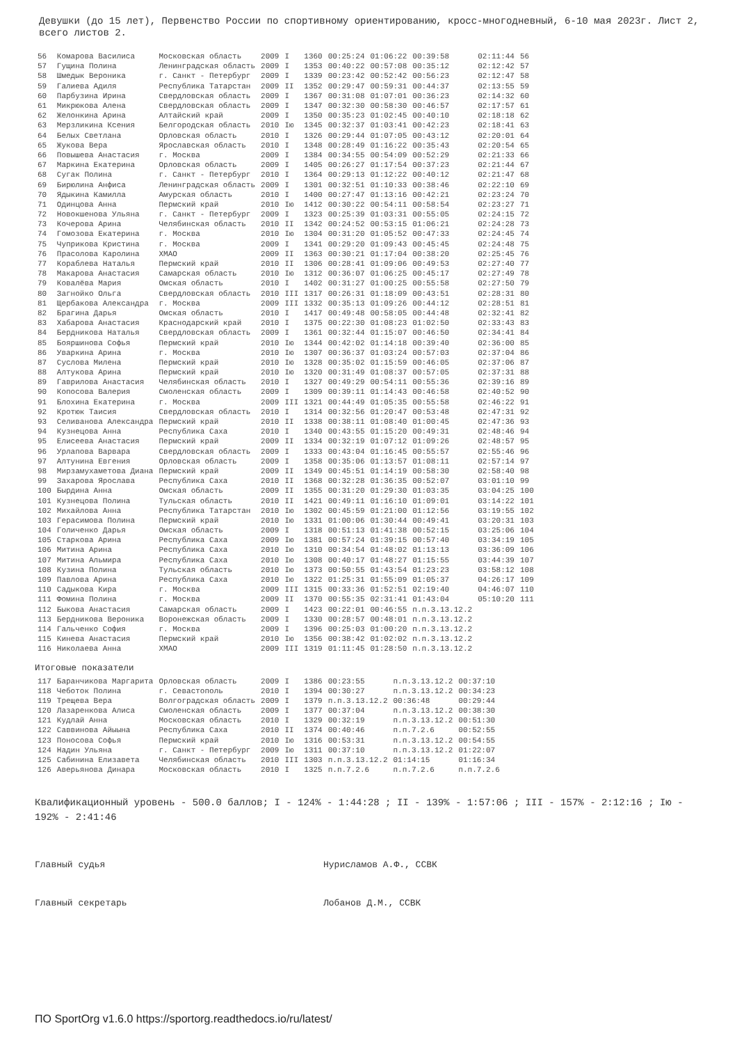Девушки (до 15 лет), Первенство России по спортивному ориентированию, кросс-многодневный, 6-10 мая 2023г. Лист 2, всего листов 2.
| 56 | Комарова Василиса | Московская область | 2009 | I | 1360 | 00:25:24 | 01:06:22 | 00:39:58 | 02:11:44 | 56 |
| 57 | Гущина Полина | Ленинградская область | 2009 | I | 1353 | 00:40:22 | 00:57:08 | 00:35:12 | 02:12:42 | 57 |
| 58 | Шмедык Вероника | г. Санкт - Петербург | 2009 | I | 1339 | 00:23:42 | 00:52:42 | 00:56:23 | 02:12:47 | 58 |
| 59 | Галиева Адиля | Республика Татарстан | 2009 | II | 1352 | 00:29:47 | 00:59:31 | 00:44:37 | 02:13:55 | 59 |
| 60 | Парбузина Ирина | Свердловская область | 2009 | I | 1367 | 00:31:08 | 01:07:01 | 00:36:23 | 02:14:32 | 60 |
| 61 | Микрюкова Алена | Свердловская область | 2009 | I | 1347 | 00:32:30 | 00:58:30 | 00:46:57 | 02:17:57 | 61 |
| 62 | Желонкина Арина | Алтайский край | 2009 | I | 1350 | 00:35:23 | 01:02:45 | 00:40:10 | 02:18:18 | 62 |
| 63 | Мерзликина Ксения | Белгородская область | 2010 | Iю | 1345 | 00:32:37 | 01:03:41 | 00:42:23 | 02:18:41 | 63 |
| 64 | Белых Светлана | Орловская область | 2010 | I | 1326 | 00:29:44 | 01:07:05 | 00:43:12 | 02:20:01 | 64 |
| 65 | Жукова Вера | Ярославская область | 2010 | I | 1348 | 00:28:49 | 01:16:22 | 00:35:43 | 02:20:54 | 65 |
| 66 | Повышева Анастасия | г. Москва | 2009 | I | 1384 | 00:34:55 | 00:54:09 | 00:52:29 | 02:21:33 | 66 |
| 67 | Маркина Екатерина | Орловская область | 2009 | I | 1405 | 00:26:27 | 01:17:54 | 00:37:23 | 02:21:44 | 67 |
| 68 | Сугак Полина | г. Санкт - Петербург | 2010 | I | 1364 | 00:29:13 | 01:12:22 | 00:40:12 | 02:21:47 | 68 |
| 69 | Бирюлина Анфиса | Ленинградская область | 2009 | I | 1301 | 00:32:51 | 01:10:33 | 00:38:46 | 02:22:10 | 69 |
| 70 | Ядыкина Камилла | Амурская область | 2010 | I | 1400 | 00:27:47 | 01:13:16 | 00:42:21 | 02:23:24 | 70 |
| 71 | Одинцова Анна | Пермский край | 2010 | Iю | 1412 | 00:30:22 | 00:54:11 | 00:58:54 | 02:23:27 | 71 |
| 72 | Новокшенова Ульяна | г. Санкт - Петербург | 2009 | I | 1323 | 00:25:39 | 01:03:31 | 00:55:05 | 02:24:15 | 72 |
| 73 | Кочерова Арина | Челябинская область | 2010 | II | 1342 | 00:24:52 | 00:53:15 | 01:06:21 | 02:24:28 | 73 |
| 74 | Гомозова Екатерина | г. Москва | 2010 | Iю | 1304 | 00:31:20 | 01:05:52 | 00:47:33 | 02:24:45 | 74 |
| 75 | Чуприкова Кристина | г. Москва | 2009 | I | 1341 | 00:29:20 | 01:09:43 | 00:45:45 | 02:24:48 | 75 |
| 76 | Прасолова Каролина | ХМАО | 2009 | II | 1363 | 00:30:21 | 01:17:04 | 00:38:20 | 02:25:45 | 76 |
| 77 | Кораблева Наталья | Пермский край | 2010 | II | 1306 | 00:28:41 | 01:09:06 | 00:49:53 | 02:27:40 | 77 |
| 78 | Макарова Анастасия | Самарская область | 2010 | Iю | 1312 | 00:36:07 | 01:06:25 | 00:45:17 | 02:27:49 | 78 |
| 79 | Ковалёва Мария | Омская область | 2010 | I | 1402 | 00:31:27 | 01:00:25 | 00:55:58 | 02:27:50 | 79 |
| 80 | Загнойко Ольга | Свердловская область | 2010 | III | 1317 | 00:26:31 | 01:18:09 | 00:43:51 | 02:28:31 | 80 |
| 81 | Щербакова Александра | г. Москва | 2009 | III | 1332 | 00:35:13 | 01:09:26 | 00:44:12 | 02:28:51 | 81 |
| 82 | Брагина Дарья | Омская область | 2010 | I | 1417 | 00:49:48 | 00:58:05 | 00:44:48 | 02:32:41 | 82 |
| 83 | Хабарова Анастасия | Краснодарский край | 2010 | I | 1375 | 00:22:30 | 01:08:23 | 01:02:50 | 02:33:43 | 83 |
| 84 | Бердникова Наталья | Свердловская область | 2009 | I | 1361 | 00:32:44 | 01:15:07 | 00:46:50 | 02:34:41 | 84 |
| 85 | Бояршинова Софья | Пермский край | 2010 | Iю | 1344 | 00:42:02 | 01:14:18 | 00:39:40 | 02:36:00 | 85 |
| 86 | Уваркина Арина | г. Москва | 2010 | Iю | 1307 | 00:36:37 | 01:03:24 | 00:57:03 | 02:37:04 | 86 |
| 87 | Суслова Милена | Пермский край | 2010 | Iю | 1328 | 00:35:02 | 01:15:59 | 00:46:05 | 02:37:06 | 87 |
| 88 | Алтукова Арина | Пермский край | 2010 | Iю | 1320 | 00:31:49 | 01:08:37 | 00:57:05 | 02:37:31 | 88 |
| 89 | Гаврилова Анастасия | Челябинская область | 2010 | I | 1327 | 00:49:29 | 00:54:11 | 00:55:36 | 02:39:16 | 89 |
| 90 | Копосова Валерия | Смоленская область | 2009 | I | 1309 | 00:39:11 | 01:14:43 | 00:46:58 | 02:40:52 | 90 |
| 91 | Блохина Екатерина | г. Москва | 2009 | III | 1321 | 00:44:49 | 01:05:35 | 00:55:58 | 02:46:22 | 91 |
| 92 | Кротюк Таисия | Свердловская область | 2010 | I | 1314 | 00:32:56 | 01:20:47 | 00:53:48 | 02:47:31 | 92 |
| 93 | Селиванова Александра | Пермский край | 2010 | II | 1338 | 00:38:11 | 01:08:40 | 01:00:45 | 02:47:36 | 93 |
| 94 | Кузнецова Анна | Республика Саха | 2010 | I | 1340 | 00:43:55 | 01:15:20 | 00:49:31 | 02:48:46 | 94 |
| 95 | Елисеева Анастасия | Пермский край | 2009 | II | 1334 | 00:32:19 | 01:07:12 | 01:09:26 | 02:48:57 | 95 |
| 96 | Урлапова Варвара | Свердловская область | 2009 | I | 1333 | 00:43:04 | 01:16:45 | 00:55:57 | 02:55:46 | 96 |
| 97 | Алтунина Евгения | Орловская область | 2009 | I | 1358 | 00:35:06 | 01:13:57 | 01:08:11 | 02:57:14 | 97 |
| 98 | Мирзамухаметова Диана | Пермский край | 2009 | II | 1349 | 00:45:51 | 01:14:19 | 00:58:30 | 02:58:40 | 98 |
| 99 | Захарова Ярослава | Республика Саха | 2010 | II | 1368 | 00:32:28 | 01:36:35 | 00:52:07 | 03:01:10 | 99 |
| 100 | Бырдина Анна | Омская область | 2009 | II | 1355 | 00:31:20 | 01:29:30 | 01:03:35 | 03:04:25 | 100 |
| 101 | Кузнецова Полина | Тульская область | 2010 | II | 1421 | 00:49:11 | 01:16:10 | 01:09:01 | 03:14:22 | 101 |
| 102 | Михайлова Анна | Республика Татарстан | 2010 | Iю | 1302 | 00:45:59 | 01:21:00 | 01:12:56 | 03:19:55 | 102 |
| 103 | Герасимова Полина | Пермский край | 2010 | Iю | 1331 | 01:00:06 | 01:30:44 | 00:49:41 | 03:20:31 | 103 |
| 104 | Голиченко Дарья | Омская область | 2009 | I | 1318 | 00:51:13 | 01:41:38 | 00:52:15 | 03:25:06 | 104 |
| 105 | Старкова Арина | Республика Саха | 2009 | Iю | 1381 | 00:57:24 | 01:39:15 | 00:57:40 | 03:34:19 | 105 |
| 106 | Митина Арина | Республика Саха | 2010 | Iю | 1310 | 00:34:54 | 01:48:02 | 01:13:13 | 03:36:09 | 106 |
| 107 | Митина Альмира | Республика Саха | 2010 | Iю | 1308 | 00:40:17 | 01:48:27 | 01:15:55 | 03:44:39 | 107 |
| 108 | Кузина Полина | Тульская область | 2010 | Iю | 1373 | 00:50:55 | 01:43:54 | 01:23:23 | 03:58:12 | 108 |
| 109 | Павлова Арина | Республика Саха | 2010 | Iю | 1322 | 01:25:31 | 01:55:09 | 01:05:37 | 04:26:17 | 109 |
| 110 | Садыкова Кира | г. Москва | 2009 | III | 1315 | 00:33:36 | 01:52:51 | 02:19:40 | 04:46:07 | 110 |
| 111 | Фомина Полина | г. Москва | 2009 | II | 1370 | 00:55:35 | 02:31:41 | 01:43:04 | 05:10:20 | 111 |
| 112 | Быкова Анастасия | Самарская область | 2009 | I | 1423 | 00:22:01 | 00:46:55 | п.п.3.13.12.2 | | |
| 113 | Бердникова Вероника | Воронежская область | 2009 | I | 1330 | 00:28:57 | 00:48:01 | п.п.3.13.12.2 | | |
| 114 | Гальченко София | г. Москва | 2009 | I | 1396 | 00:25:03 | 01:00:20 | п.п.3.13.12.2 | | |
| 115 | Кинева Анастасия | Пермский край | 2010 | Iю | 1356 | 00:38:42 | 01:02:02 | п.п.3.13.12.2 | | |
| 116 | Николаева Анна | ХМАО | 2009 | III | 1319 | 01:11:45 | 01:28:50 | п.п.3.13.12.2 | | |
Итоговые показатели
| 117 | Баранчикова Маргарита | Орловская область | 2009 | I | 1386 | 00:23:55 | п.п.3.13.12.2 | 00:37:10 |
| 118 | Чеботок Полина | г. Севастополь | 2010 | I | 1394 | 00:30:27 | п.п.3.13.12.2 | 00:34:23 |
| 119 | Трещева Вера | Волгоградская область | 2009 | I | 1379 | п.п.3.13.12.2 | 00:36:48 | 00:29:44 |
| 120 | Лазаренкова Алиса | Смоленская область | 2009 | I | 1377 | 00:37:04 | п.п.3.13.12.2 | 00:38:30 |
| 121 | Кудлай Анна | Московская область | 2010 | I | 1329 | 00:32:19 | п.п.3.13.12.2 | 00:51:30 |
| 122 | Саввинова Айыына | Республика Саха | 2010 | II | 1374 | 00:40:46 | п.п.7.2.6 | 00:52:55 |
| 123 | Поносова Софья | Пермский край | 2010 | Iю | 1316 | 00:53:31 | п.п.3.13.12.2 | 00:54:55 |
| 124 | Надин Ульяна | г. Санкт - Петербург | 2009 | Iю | 1311 | 00:37:10 | п.п.3.13.12.2 | 01:22:07 |
| 125 | Сабинина Елизавета | Челябинская область | 2010 | III | 1303 | п.п.3.13.12.2 | 01:14:15 | 01:16:34 |
| 126 | Аверьянова Динара | Московская область | 2010 | I | 1325 | п.п.7.2.6 | п.п.7.2.6 | п.п.7.2.6 |
Квалификационный уровень - 500.0 баллов; I - 124% - 1:44:28 ; II - 139% - 1:57:06 ; III - 157% - 2:12:16 ; Iю - 192% - 2:41:46
Главный судья Нурисламов А.Ф., ССВК
Главный секретарь Лобанов Д.М., ССВК
ПО SportOrg v1.6.0 https://sportorg.readthedocs.io/ru/latest/